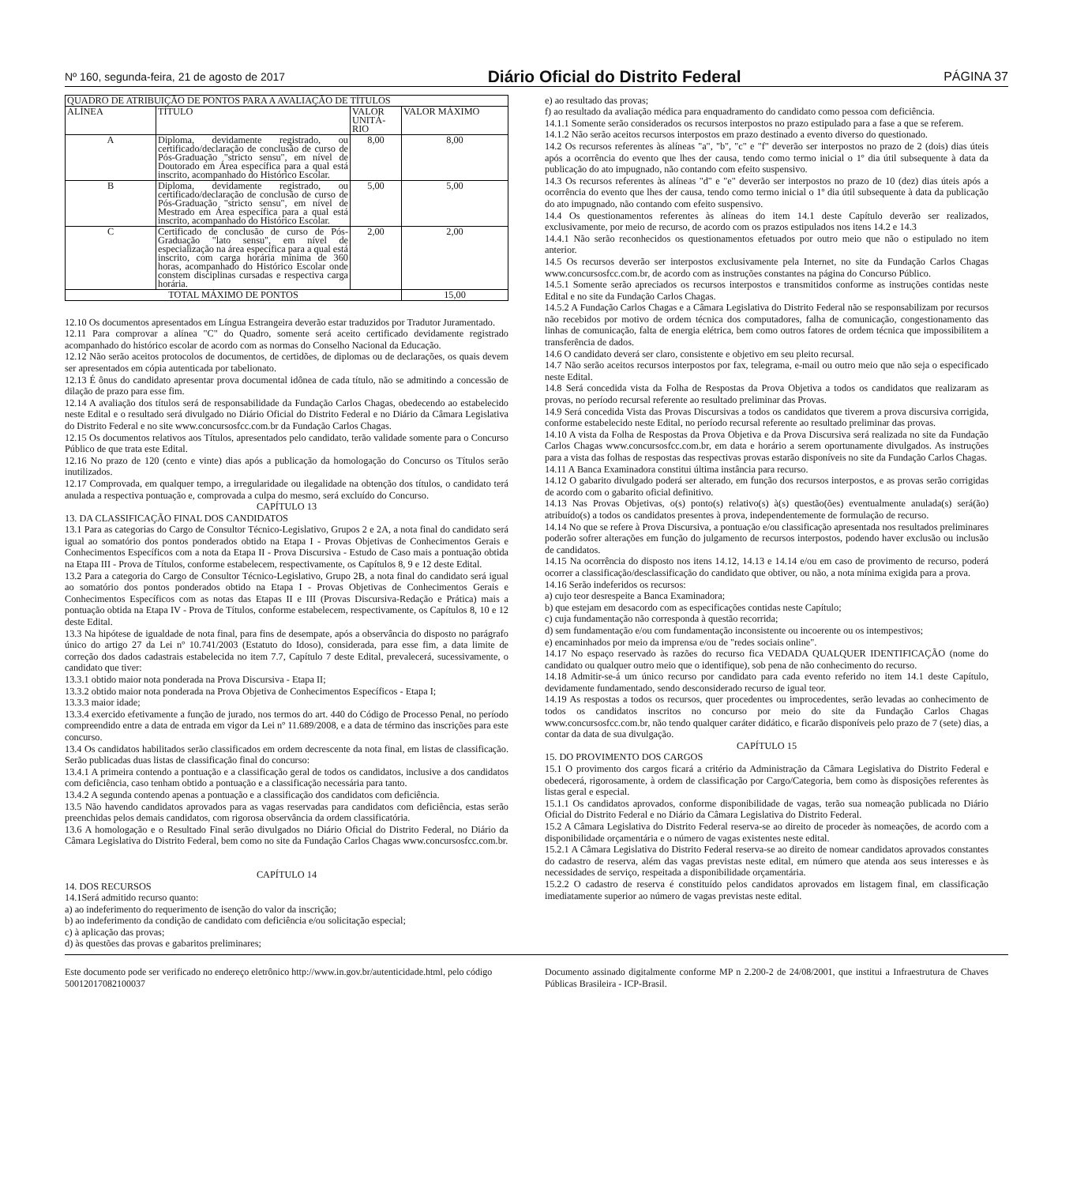Nº 160, segunda-feira, 21 de agosto de 2017 Diário Oficial do Distrito Federal PÁGINA 37
| QUADRO DE ATRIBUIÇÃO DE PONTOS PARA A AVALIAÇÃO DE TÍTULOS | | | |
| --- | --- | --- | --- |
| ALÍNEA | TÍTULO | VALOR UNITÁ-RIO | VALOR MÁXIMO |
| A | Diploma, devidamente registrado, ou certificado/declaração de conclusão de curso de Pós-Graduação "stricto sensu", em nível de Doutorado em Área específica para a qual está inscrito, acompanhado do Histórico Escolar. | 8,00 | 8,00 |
| B | Diploma, devidamente registrado, ou certificado/declaração de conclusão de curso de Pós-Graduação "stricto sensu", em nível de Mestrado em Área específica para a qual está inscrito, acompanhado do Histórico Escolar. | 5,00 | 5,00 |
| C | Certificado de conclusão de curso de Pós-Graduação "lato sensu", em nível de especialização na área específica para a qual está inscrito, com carga horária mínima de 360 horas, acompanhado do Histórico Escolar onde constem disciplinas cursadas e respectiva carga horária. | 2,00 | 2,00 |
| TOTAL MÁXIMO DE PONTOS | | | 15,00 |
12.10 Os documentos apresentados em Língua Estrangeira deverão estar traduzidos por Tradutor Juramentado.
12.11 Para comprovar a alínea "C" do Quadro, somente será aceito certificado devidamente registrado acompanhado do histórico escolar de acordo com as normas do Conselho Nacional da Educação.
12.12 Não serão aceitos protocolos de documentos, de certidões, de diplomas ou de declarações, os quais devem ser apresentados em cópia autenticada por tabelionato.
12.13 É ônus do candidato apresentar prova documental idônea de cada título, não se admitindo a concessão de dilação de prazo para esse fim.
12.14 A avaliação dos títulos será de responsabilidade da Fundação Carlos Chagas, obedecendo ao estabelecido neste Edital e o resultado será divulgado no Diário Oficial do Distrito Federal e no Diário da Câmara Legislativa do Distrito Federal e no site www.concursosfcc.com.br da Fundação Carlos Chagas.
12.15 Os documentos relativos aos Títulos, apresentados pelo candidato, terão validade somente para o Concurso Público de que trata este Edital.
12.16 No prazo de 120 (cento e vinte) dias após a publicação da homologação do Concurso os Títulos serão inutilizados.
12.17 Comprovada, em qualquer tempo, a irregularidade ou ilegalidade na obtenção dos títulos, o candidato terá anulada a respectiva pontuação e, comprovada a culpa do mesmo, será excluído do Concurso.
CAPÍTULO 13
13. DA CLASSIFICAÇÃO FINAL DOS CANDIDATOS
13.1 Para as categorias do Cargo de Consultor Técnico-Legislativo, Grupos 2 e 2A, a nota final do candidato será igual ao somatório dos pontos ponderados obtido na Etapa I - Provas Objetivas de Conhecimentos Gerais e Conhecimentos Específicos com a nota da Etapa II - Prova Discursiva - Estudo de Caso mais a pontuação obtida na Etapa III - Prova de Títulos, conforme estabelecem, respectivamente, os Capítulos 8, 9 e 12 deste Edital.
13.2 Para a categoria do Cargo de Consultor Técnico-Legislativo, Grupo 2B, a nota final do candidato será igual ao somatório dos pontos ponderados obtido na Etapa I - Provas Objetivas de Conhecimentos Gerais e Conhecimentos Específicos com as notas das Etapas II e III (Provas Discursiva-Redação e Prática) mais a pontuação obtida na Etapa IV - Prova de Títulos, conforme estabelecem, respectivamente, os Capítulos 8, 10 e 12 deste Edital.
13.3 Na hipótese de igualdade de nota final, para fins de desempate, após a observância do disposto no parágrafo único do artigo 27 da Lei nº 10.741/2003 (Estatuto do Idoso), considerada, para esse fim, a data limite de correção dos dados cadastrais estabelecida no item 7.7, Capítulo 7 deste Edital, prevalecerá, sucessivamente, o candidato que tiver:
13.3.1 obtido maior nota ponderada na Prova Discursiva - Etapa II;
13.3.2 obtido maior nota ponderada na Prova Objetiva de Conhecimentos Específicos - Etapa I;
13.3.3 maior idade;
13.3.4 exercido efetivamente a função de jurado, nos termos do art. 440 do Código de Processo Penal, no período compreendido entre a data de entrada em vigor da Lei nº 11.689/2008, e a data de término das inscrições para este concurso.
13.4 Os candidatos habilitados serão classificados em ordem decrescente da nota final, em listas de classificação. Serão publicadas duas listas de classificação final do concurso:
13.4.1 A primeira contendo a pontuação e a classificação geral de todos os candidatos, inclusive a dos candidatos com deficiência, caso tenham obtido a pontuação e a classificação necessária para tanto.
13.4.2 A segunda contendo apenas a pontuação e a classificação dos candidatos com deficiência.
13.5 Não havendo candidatos aprovados para as vagas reservadas para candidatos com deficiência, estas serão preenchidas pelos demais candidatos, com rigorosa observância da ordem classificatória.
13.6 A homologação e o Resultado Final serão divulgados no Diário Oficial do Distrito Federal, no Diário da Câmara Legislativa do Distrito Federal, bem como no site da Fundação Carlos Chagas www.concursosfcc.com.br.
CAPÍTULO 14
14. DOS RECURSOS
14.1Será admitido recurso quanto:
a) ao indeferimento do requerimento de isenção do valor da inscrição;
b) ao indeferimento da condição de candidato com deficiência e/ou solicitação especial;
c) à aplicação das provas;
d) às questões das provas e gabaritos preliminares;
e) ao resultado das provas;
f) ao resultado da avaliação médica para enquadramento do candidato como pessoa com deficiência.
14.1.1 Somente serão considerados os recursos interpostos no prazo estipulado para a fase a que se referem.
14.1.2 Não serão aceitos recursos interpostos em prazo destinado a evento diverso do questionado.
14.2 Os recursos referentes às alíneas "a", "b", "c" e "f" deverão ser interpostos no prazo de 2 (dois) dias úteis após a ocorrência do evento que lhes der causa, tendo como termo inicial o 1º dia útil subsequente à data da publicação do ato impugnado, não contando com efeito suspensivo.
14.3 Os recursos referentes às alíneas "d" e "e" deverão ser interpostos no prazo de 10 (dez) dias úteis após a ocorrência do evento que lhes der causa, tendo como termo inicial o 1º dia útil subsequente à data da publicação do ato impugnado, não contando com efeito suspensivo.
14.4 Os questionamentos referentes às alíneas do item 14.1 deste Capítulo deverão ser realizados, exclusivamente, por meio de recurso, de acordo com os prazos estipulados nos itens 14.2 e 14.3
14.4.1 Não serão reconhecidos os questionamentos efetuados por outro meio que não o estipulado no item anterior.
14.5 Os recursos deverão ser interpostos exclusivamente pela Internet, no site da Fundação Carlos Chagas www.concursosfcc.com.br, de acordo com as instruções constantes na página do Concurso Público.
14.5.1 Somente serão apreciados os recursos interpostos e transmitidos conforme as instruções contidas neste Edital e no site da Fundação Carlos Chagas.
14.5.2 A Fundação Carlos Chagas e a Câmara Legislativa do Distrito Federal não se responsabilizam por recursos não recebidos por motivo de ordem técnica dos computadores, falha de comunicação, congestionamento das linhas de comunicação, falta de energia elétrica, bem como outros fatores de ordem técnica que impossibilitem a transferência de dados.
14.6 O candidato deverá ser claro, consistente e objetivo em seu pleito recursal.
14.7 Não serão aceitos recursos interpostos por fax, telegrama, e-mail ou outro meio que não seja o especificado neste Edital.
14.8 Será concedida vista da Folha de Respostas da Prova Objetiva a todos os candidatos que realizaram as provas, no período recursal referente ao resultado preliminar das Provas.
14.9 Será concedida Vista das Provas Discursivas a todos os candidatos que tiverem a prova discursiva corrigida, conforme estabelecido neste Edital, no período recursal referente ao resultado preliminar das provas.
14.10 A vista da Folha de Respostas da Prova Objetiva e da Prova Discursiva será realizada no site da Fundação Carlos Chagas www.concursosfcc.com.br, em data e horário a serem oportunamente divulgados. As instruções para a vista das folhas de respostas das respectivas provas estarão disponíveis no site da Fundação Carlos Chagas.
14.11 A Banca Examinadora constitui última instância para recurso.
14.12 O gabarito divulgado poderá ser alterado, em função dos recursos interpostos, e as provas serão corrigidas de acordo com o gabarito oficial definitivo.
14.13 Nas Provas Objetivas, o(s) ponto(s) relativo(s) à(s) questão(ões) eventualmente anulada(s) será(ão) atribuído(s) a todos os candidatos presentes à prova, independentemente de formulação de recurso.
14.14 No que se refere à Prova Discursiva, a pontuação e/ou classificação apresentada nos resultados preliminares poderão sofrer alterações em função do julgamento de recursos interpostos, podendo haver exclusão ou inclusão de candidatos.
14.15 Na ocorrência do disposto nos itens 14.12, 14.13 e 14.14 e/ou em caso de provimento de recurso, poderá ocorrer a classificação/desclassificação do candidato que obtiver, ou não, a nota mínima exigida para a prova.
14.16 Serão indeferidos os recursos:
a) cujo teor desrespeite a Banca Examinadora;
b) que estejam em desacordo com as especificações contidas neste Capítulo;
c) cuja fundamentação não corresponda à questão recorrida;
d) sem fundamentação e/ou com fundamentação inconsistente ou incoerente ou os intempestivos;
e) encaminhados por meio da imprensa e/ou de "redes sociais online".
14.17 No espaço reservado às razões do recurso fica VEDADA QUALQUER IDENTIFICAÇÃO (nome do candidato ou qualquer outro meio que o identifique), sob pena de não conhecimento do recurso.
14.18 Admitir-se-á um único recurso por candidato para cada evento referido no item 14.1 deste Capítulo, devidamente fundamentado, sendo desconsiderado recurso de igual teor.
14.19 As respostas a todos os recursos, quer procedentes ou improcedentes, serão levadas ao conhecimento de todos os candidatos inscritos no concurso por meio do site da Fundação Carlos Chagas www.concursosfcc.com.br, não tendo qualquer caráter didático, e ficarão disponíveis pelo prazo de 7 (sete) dias, a contar da data de sua divulgação.
CAPÍTULO 15
15. DO PROVIMENTO DOS CARGOS
15.1 O provimento dos cargos ficará a critério da Administração da Câmara Legislativa do Distrito Federal e obedecerá, rigorosamente, à ordem de classificação por Cargo/Categoria, bem como às disposições referentes às listas geral e especial.
15.1.1 Os candidatos aprovados, conforme disponibilidade de vagas, terão sua nomeação publicada no Diário Oficial do Distrito Federal e no Diário da Câmara Legislativa do Distrito Federal.
15.2 A Câmara Legislativa do Distrito Federal reserva-se ao direito de proceder às nomeações, de acordo com a disponibilidade orçamentária e o número de vagas existentes neste edital.
15.2.1 A Câmara Legislativa do Distrito Federal reserva-se ao direito de nomear candidatos aprovados constantes do cadastro de reserva, além das vagas previstas neste edital, em número que atenda aos seus interesses e às necessidades de serviço, respeitada a disponibilidade orçamentária.
15.2.2 O cadastro de reserva é constituído pelos candidatos aprovados em listagem final, em classificação imediatamente superior ao número de vagas previstas neste edital.
Este documento pode ser verificado no endereço eletrônico http://www.in.gov.br/autenticidade.html, pelo código 50012017082100037
Documento assinado digitalmente conforme MP n 2.200-2 de 24/08/2001, que institui a Infraestrutura de Chaves Públicas Brasileira - ICP-Brasil.